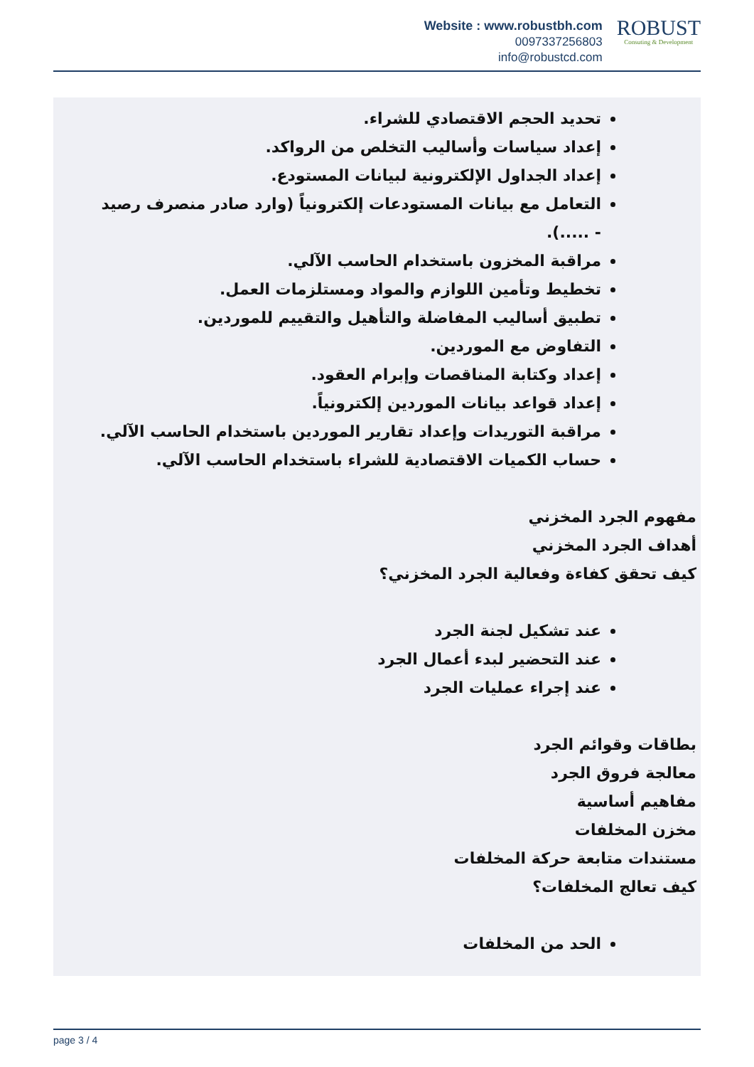Website : www.robustbh.com
0097337256803
info@robustcd.com
ROBUST
Consuting & Development
تحديد الحجم الاقتصادي للشراء.
إعداد سياسات وأساليب التخلص من الرواكد.
إعداد الجداول الإلكترونية لبيانات المستودع.
التعامل مع بيانات المستودعات إلكترونياً (وارد صادر منصرف رصيد - .....).
مراقبة المخزون باستخدام الحاسب الآلي.
تخطيط وتأمين اللوازم والمواد ومستلزمات العمل.
تطبيق أساليب المفاضلة والتأهيل والتقييم للموردين.
التفاوض مع الموردين.
إعداد وكتابة المناقصات وإبرام العقود.
إعداد قواعد بيانات الموردين إلكترونياً.
مراقبة التوريدات وإعداد تقارير الموردين باستخدام الحاسب الآلي.
حساب الكميات الاقتصادية للشراء باستخدام الحاسب الآلي.
مفهوم الجرد المخزني
أهداف الجرد المخزني
كيف تحقق كفاءة وفعالية الجرد المخزني؟
عند تشكيل لجنة الجرد
عند التحضير لبدء أعمال الجرد
عند إجراء عمليات الجرد
بطاقات وقوائم الجرد
معالجة فروق الجرد
مفاهيم أساسية
مخزن المخلفات
مستندات متابعة حركة المخلفات
كيف تعالج المخلفات؟
الحد من المخلفات
page 3 / 4